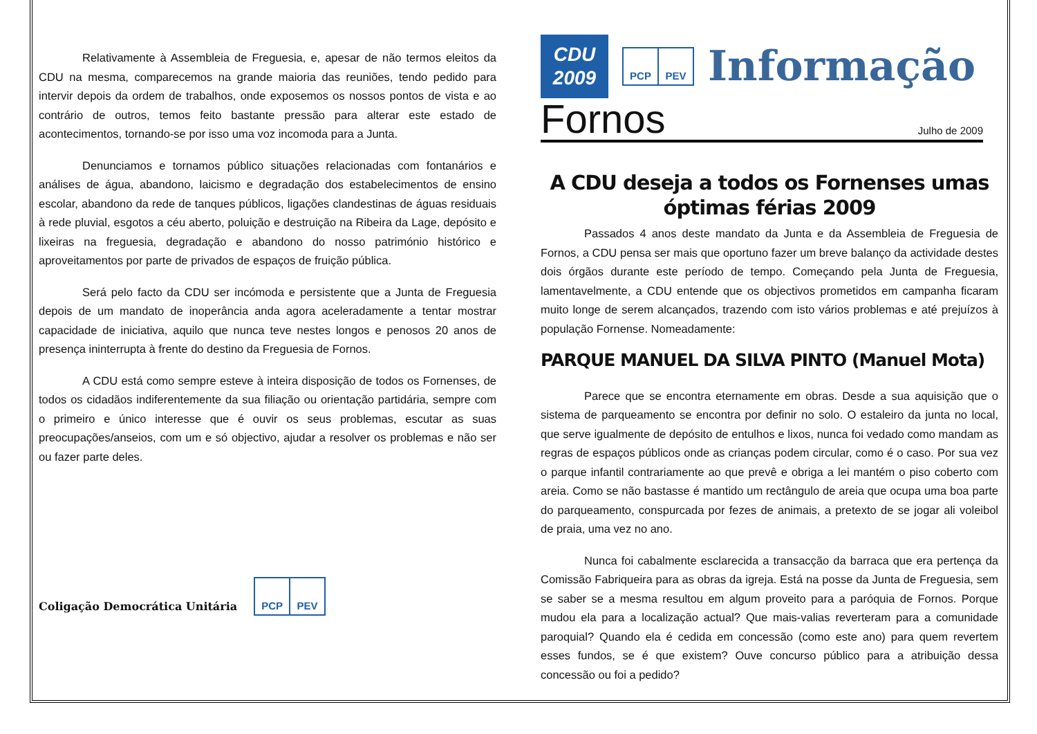Relativamente à Assembleia de Freguesia, e, apesar de não termos eleitos da CDU na mesma, comparecemos na grande maioria das reuniões, tendo pedido para intervir depois da ordem de trabalhos, onde exposemos os nossos pontos de vista e ao contrário de outros, temos feito bastante pressão para alterar este estado de acontecimentos, tornando-se por isso uma voz incomoda para a Junta.
Denunciamos e tornamos público situações relacionadas com fontanários e análises de água, abandono, laicismo e degradação dos estabelecimentos de ensino escolar, abandono da rede de tanques públicos, ligações clandestinas de águas residuais à rede pluvial, esgotos a céu aberto, poluição e destruição na Ribeira da Lage, depósito e lixeiras na freguesia, degradação e abandono do nosso património histórico e aproveitamentos por parte de privados de espaços de fruição pública.
Será pelo facto da CDU ser incómoda e persistente que a Junta de Freguesia depois de um mandato de inoperância anda agora aceleradamente a tentar mostrar capacidade de iniciativa, aquilo que nunca teve nestes longos e penosos 20 anos de presença ininterrupta à frente do destino da Freguesia de Fornos.
A CDU está como sempre esteve à inteira disposição de todos os Fornenses, de todos os cidadãos indiferentemente da sua filiação ou orientação partidária, sempre com o primeiro e único interesse que é ouvir os seus problemas, escutar as suas preocupações/anseios, com um e só objectivo, ajudar a resolver os problemas e não ser ou fazer parte deles.
Coligação Democrática Unitária
PCP PEV
CDU
2009
PCP PEV
Informação
Fornos Julho de 2009
A CDU deseja a todos os Fornenses umas óptimas férias 2009
Passados 4 anos deste mandato da Junta e da Assembleia de Freguesia de Fornos, a CDU pensa ser mais que oportuno fazer um breve balanço da actividade destes dois órgãos durante este período de tempo. Começando pela Junta de Freguesia, lamentavelmente, a CDU entende que os objectivos prometidos em campanha ficaram muito longe de serem alcançados, trazendo com isto vários problemas e até prejuízos à população Fornense. Nomeadamente:
PARQUE MANUEL DA SILVA PINTO (Manuel Mota)
Parece que se encontra eternamente em obras. Desde a sua aquisição que o sistema de parqueamento se encontra por definir no solo. O estaleiro da junta no local, que serve igualmente de depósito de entulhos e lixos, nunca foi vedado como mandam as regras de espaços públicos onde as crianças podem circular, como é o caso. Por sua vez o parque infantil contrariamente ao que prevê e obriga a lei mantém o piso coberto com areia. Como se não bastasse é mantido um rectângulo de areia que ocupa uma boa parte do parqueamento, conspurcada por fezes de animais, a pretexto de se jogar ali voleibol de praia, uma vez no ano.
Nunca foi cabalmente esclarecida a transacção da barraca que era pertença da Comissão Fabriqueira para as obras da igreja. Está na posse da Junta de Freguesia, sem se saber se a mesma resultou em algum proveito para a paróquia de Fornos. Porque mudou ela para a localização actual? Que mais-valias reverteram para a comunidade paroquial? Quando ela é cedida em concessão (como este ano) para quem revertem esses fundos, se é que existem? Ouve concurso público para a atribuição dessa concessão ou foi a pedido?